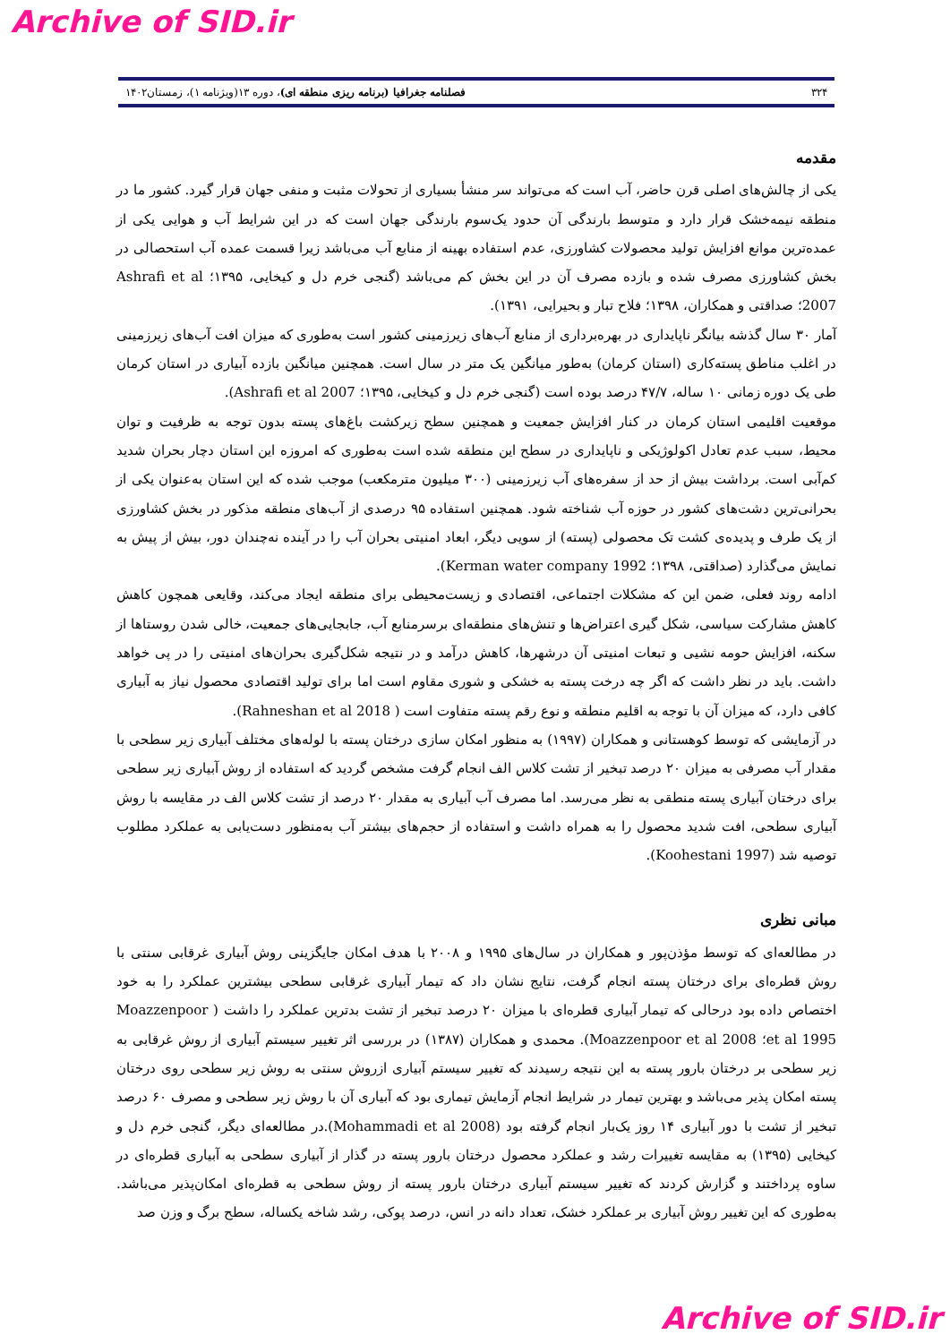Archive of SID.ir
۳۲۴ فصلنامه جغرافیا (برنامه ریزی منطقه ای)، دوره ۱۳(ویژنامه ۱)، زمستان۱۴۰۲
مقدمه
یکی از چالش‌های اصلی قرن حاضر، آب است که می‌تواند سر منشأ بسیاری از تحولات مثبت و منفی جهان قرار گیرد. کشور ما در منطقه نیمه‌خشک قرار دارد و متوسط بارندگی آن حدود یک‌سوم بارندگی جهان است که در این شرایط آب و هوایی یکی از عمده‌ترین موانع افزایش تولید محصولات کشاورزی، عدم استفاده بهینه از منابع آب می‌باشد زیرا قسمت عمده آب استحصالی در بخش کشاورزی مصرف شده و بازده مصرف آن در این بخش کم می‌باشد (گنجی خرم دل و کیخایی، ۱۳۹۵؛ Ashrafi et al 2007؛ صداقتی و همکاران، ۱۳۹۸؛ فلاح تبار و بحیرایی، ۱۳۹۱).
آمار ۳۰ سال گذشه بیانگر ناپایداری در بهره‌برداری از منابع آب‌های زیرزمینی کشور است به‌طوری که میزان افت آب‌های زیرزمینی در اغلب مناطق پسته‌کاری (استان کرمان) به‌طور میانگین یک متر در سال است. همچنین میانگین بازده آبیاری در استان کرمان طی یک دوره زمانی ۱۰ ساله، ۴۷/۷ درصد بوده است (گنجی خرم دل و کیخایی، ۱۳۹۵؛ Ashrafi et al 2007).
موقعیت اقلیمی استان کرمان در کنار افزایش جمعیت و همچنین سطح زیرکشت باغ‌های پسته بدون توجه به ظرفیت و توان محیط، سبب عدم تعادل اکولوژیکی و ناپایداری در سطح این منطقه شده است به‌طوری که امروزه این استان دچار بحران شدید کم‌آبی است. برداشت بیش از حد از سفره‌های آب زیرزمینی (۳۰۰ میلیون مترمکعب) موجب شده که این استان به‌عنوان یکی از بحرانی‌ترین دشت‌های کشور در حوزه آب شناخته شود. همچنین استفاده ۹۵ درصدی از آب‌های منطقه مذکور در بخش کشاورزی از یک طرف و پدیده‌ی کشت تک محصولی (پسته) از سویی دیگر، ابعاد امنیتی بحران آب را در آینده نه‌چندان دور، بیش از پیش به نمایش می‌گذارد (صداقتی، ۱۳۹۸؛ Kerman water company 1992).
ادامه روند فعلی، ضمن این که مشکلات اجتماعی، اقتصادی و زیست‌محیطی برای منطقه ایجاد می‌کند، وقایعی همچون کاهش کاهش مشارکت سیاسی، شکل گیری اعتراض‌ها و تنش‌های منطقه‌ای برسرمنابع آب، جابجایی‌های جمعیت، خالی شدن روستاها از سکنه، افزایش حومه نشیی و تبعات امنیتی آن درشهرها، کاهش درآمد و در نتیجه شکل‌گیری بحران‌های امنیتی را در پی خواهد داشت. باید در نظر داشت که اگر چه درخت پسته به خشکی و شوری مقاوم است اما برای تولید اقتصادی محصول نیاز به آبیاری کافی دارد، که میزان آن با توجه به اقلیم منطقه و نوع رقم پسته متفاوت است ( Rahneshan et al 2018).
در آزمایشی که توسط کوهستانی و همکاران (۱۹۹۷) به منظور امکان سازی درختان پسته با لوله‌های مختلف آبیاری زیر سطحی با مقدار آب مصرفی به میزان ۲۰ درصد تبخیر از تشت کلاس الف انجام گرفت مشخص گردید که استفاده از روش آبیاری زیر سطحی برای درختان آبیاری پسته منطقی به نظر می‌رسد. اما مصرف آب آبیاری به مقدار ۲۰ درصد از تشت کلاس الف در مقایسه با روش آبیاری سطحی، افت شدید محصول را به همراه داشت و استفاده از حجم‌های بیشتر آب به‌منظور دست‌یابی به عملکرد مطلوب توصیه شد (Koohestani 1997).
مبانی نظری
در مطالعه‌ای که توسط مؤذن‌پور و همکاران در سال‌های ۱۹۹۵ و ۲۰۰۸ با هدف امکان جایگزینی روش آبیاری غرقابی سنتی با روش قطره‌ای برای درختان پسته انجام گرفت، نتایج نشان داد که تیمار آبیاری غرقابی سطحی بیشترین عملکرد را به خود اختصاص داده بود درحالی که تیمار آبیاری قطره‌ای با میزان ۲۰ درصد تبخیر از تشت بدترین عملکرد را داشت ( Moazzenpoor et al 1995؛ Moazzenpoor et al 2008). محمدی و همکاران (۱۳۸۷) در بررسی اثر تغییر سیستم آبیاری از روش غرقابی به زیر سطحی بر درختان بارور پسته به این نتیجه رسیدند که تغییر سیستم آبیاری ازروش سنتی به روش زیر سطحی روی درختان پسته امکان پذیر می‌باشد و بهترین تیمار در شرایط انجام آزمایش تیماری بود که آبیاری آن با روش زیر سطحی و مصرف ۶۰ درصد تبخیر از تشت با دور آبیاری ۱۴ روز یک‌بار انجام گرفته بود (Mohammadi et al 2008).در مطالعه‌ای دیگر، گنجی خرم دل و کیخایی (۱۳۹۵) به مقایسه تغییرات رشد و عملکرد محصول درختان بارور پسته در گذار از آبیاری سطحی به آبیاری قطره‌ای در ساوه پرداختند و گزارش کردند که تغییر سیستم آبیاری درختان بارور پسته از روش سطحی به قطره‌ای امکان‌پذیر می‌باشد. به‌طوری که این تغییر روش آبیاری بر عملکرد خشک، تعداد دانه در انس، درصد پوکی، رشد شاخه یکساله، سطح برگ و وزن صد
Archive of SID.ir